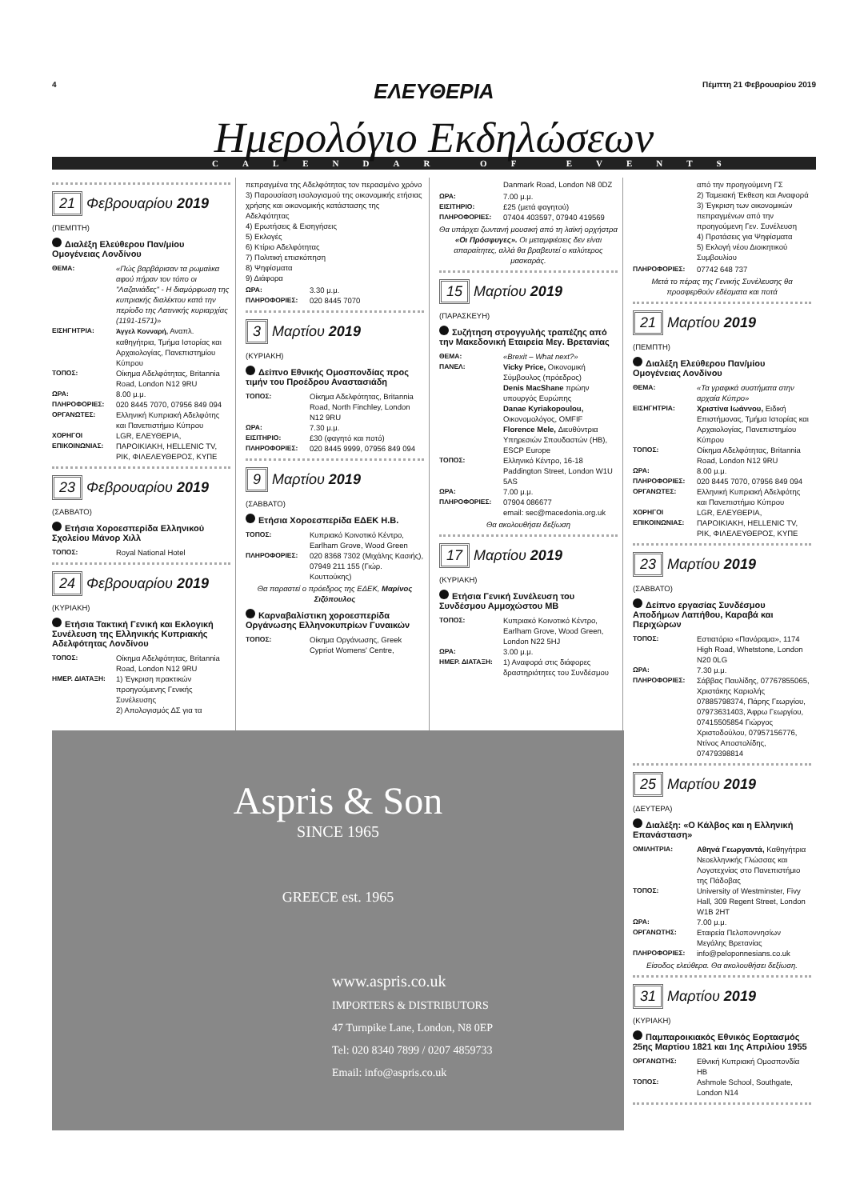4 Πέμπτη 21 Φεβρουαρίου 2019
ΕΛΕΥΘΕΡΙΑ
Ημερολόγιο Εκδηλώσεων
CALENDAR OF EVENTS
21 Φεβρουαρίου 2019
(ΠΕΜΠΤΗ)
Διαλέξη Ελεύθερου Παν/μίου Ομογένειας Λονδίνου
ΘΕΜΑ: «Πώς βαρβάρισαν τα ρωμαίικα αφού πήραν τον τόπο οι "Λαζανιάδες" - Η διαμόρφωση της κυπριακής διαλέκτου κατά την περίοδο της Λατινικής κυριαρχίας (1191-1571)»
ΕΙΣΗΓΗΤΡΙΑ: Άγγελ Κονναρή, Αναπλ. καθηγήτρια, Τμήμα Ιστορίας και Αρχαιολογίας, Πανεπιστημίου Κύπρου
ΤΟΠΟΣ: Οίκημα Αδελφότητας, Britannia Road, London N12 9RU
ΩΡΑ: 8.00 μ.μ.
ΠΛΗΡΟΦΟΡΙΕΣ: 020 8445 7070, 07956 849 094
ΟΡΓΑΝΩΤΕΣ: Ελληνική Κυπριακή Αδελφότης και Πανεπιστήμιο Κύπρου
ΧΟΡΗΓΟΙ ΕΠΙΚΟΙΝΩΝΙΑΣ: LGR, ΕΛΕΥΘΕΡΙΑ, ΠΑΡΟΙΚΙΑΚΗ, HELLENIC TV, ΡΙΚ, ΦΙΛΕΛΕΥΘΕΡΟΣ, ΚΥΠΕ
23 Φεβρουαρίου 2019
(ΣΑΒΒΑΤΟ)
Ετήσια Χοροεσπερίδα Ελληνικού Σχολείου Μάνορ Χιλλ
ΤΟΠΟΣ: Royal National Hotel
24 Φεβρουαρίου 2019
(ΚΥΡΙΑΚΗ)
Ετήσια Τακτική Γενική και Εκλογική Συνέλευση της Ελληνικής Κυπριακής Αδελφότητας Λονδίνου
ΤΟΠΟΣ: Οίκημα Αδελφότητας, Britannia Road, London N12 9RU
ΗΜΕΡ. ΔΙΑΤΑΞΗ: 1) Έγκριση πρακτικών προηγούμενης Γενικής Συνέλευσης
2) Απολογισμός ΔΣ για τα
πεπραγμένα της Αδελφότητας τον περασμένο χρόνο
3) Παρουσίαση ισολογισμού της οικονομικής ετήσιας χρήσης και οικονομικής κατάστασης της Αδελφότητας
4) Ερωτήσεις & Εισηγήσεις
5) Εκλογές
6) Κτίριο Αδελφότητας
7) Πολιτική επισκόπηση
8) Ψηφίσματα
9) Διάφορα
ΩΡΑ: 3.30 μ.μ.
ΠΛΗΡΟΦΟΡΙΕΣ: 020 8445 7070
3 Μαρτίου 2019
(ΚΥΡΙΑΚΗ)
Δείπνο Εθνικής Ομοσπονδίας προς τιμήν του Προέδρου Αναστασιάδη
ΤΟΠΟΣ: Οίκημα Αδελφότητας, Britannia Road, North Finchley, London N12 9RU
ΩΡΑ: 7.30 μ.μ.
ΕΙΣΙΤΗΡΙΟ: £30 (φαγητό και ποτό)
ΠΛΗΡΟΦΟΡΙΕΣ: 020 8445 9999, 07956 849 094
9 Μαρτίου 2019
(ΣΑΒΒΑΤΟ)
Ετήσια Χοροεσπερίδα ΕΔΕΚ Η.Β.
ΤΟΠΟΣ: Κυπριακό Κοινοτικό Κέντρο, Earlham Grove, Wood Green
ΠΛΗΡΟΦΟΡΙΕΣ: 020 8368 7302 (Μιχάλης Κασιής), 07949 211 155 (Γιώρ. Κουττούκης)
Θα παραστεί ο πρόεδρος της ΕΔΕΚ, Μαρίνος Σιζόπουλος
Καρναβαλίστικη χοροεσπερίδα Οργάνωσης Ελληνοκυπρίων Γυναικών
ΤΟΠΟΣ: Οίκημα Οργάνωσης, Greek Cypriot Womens' Centre,
Danmark Road, London N8 0DZ
ΩΡΑ: 7.00 μ.μ.
ΕΙΣΙΤΗΡΙΟ: £25 (μετά φαγητού)
ΠΛΗΡΟΦΟΡΙΕΣ: 07404 403597, 07940 419569
Θα υπάρχει ζωντανή μουσική από τη λαϊκή ορχήστρα «Οι Πρόσφυγες». Οι μεταμφιέσεις δεν είναι απαραίτητες, αλλά θα βραβευτεί ο καλύτερος μασκαράς.
15 Μαρτίου 2019
(ΠΑΡΑΣΚΕΥΗ)
Συζήτηση στρογγυλής τραπέζης από την Μακεδονική Εταιρεία Μεγ. Βρετανίας
ΘΕΜΑ: «Brexit – What next?»
ΠΑΝΕΛ: Vicky Price, Οικονομική Σύμβουλος (πρόεδρος)
Denis MacShane πρώην υπουργός Ευρώπης
Danae Kyriakopoulou, Οικονομολόγος, OMFIF
Florence Mele, Διευθύντρια Υπηρεσιών Σπουδαστών (HB), ESCP Europe
ΤΟΠΟΣ: Ελληνικό Κέντρο, 16-18 Paddington Street, London W1U 5AS
ΩΡΑ: 7.00 μ.μ.
ΠΛΗΡΟΦΟΡΙΕΣ: 07904 086677
email: sec@macedonia.org.uk
Θα ακολουθήσει δεξίωση
17 Μαρτίου 2019
(ΚΥΡΙΑΚΗ)
Ετήσια Γενική Συνέλευση του Συνδέσμου Αμμοχώστου ΜΒ
ΤΟΠΟΣ: Κυπριακό Κοινοτικό Κέντρο, Earlham Grove, Wood Green, London N22 5HJ
ΩΡΑ: 3.00 μ.μ.
ΗΜΕΡ. ΔΙΑΤΑΞΗ: 1) Αναφορά στις διάφορες δραστηριότητες του Συνδέσμου
από την προηγούμενη ΓΣ
2) Ταμειακή Έκθεση και Αναφορά
3) Έγκριση των οικονομικών πεπραγμένων από την προηγούμενη Γεν. Συνέλευση
4) Προτάσεις για Ψηφίσματα
5) Εκλογή νέου Διοικητικού Συμβουλίου
ΠΛΗΡΟΦΟΡΙΕΣ: 07742 648 737
Μετά το πέρας της Γενικής Συνέλευσης θα προσφερθούν εδέσματα και ποτά
21 Μαρτίου 2019
(ΠΕΜΠΤΗ)
Διαλέξη Ελεύθερου Παν/μίου Ομογένειας Λονδίνου
ΘΕΜΑ: «Τα γραφικά συστήματα στην αρχαία Κύπρο»
ΕΙΣΗΓΗΤΡΙΑ: Χριστίνα Ιωάννου, Ειδική Επιστήμονας, Τμήμα Ιστορίας και Αρχαιολογίας, Πανεπιστημίου Κύπρου
ΤΟΠΟΣ: Οίκημα Αδελφότητας, Britannia Road, London N12 9RU
ΩΡΑ: 8.00 μ.μ.
ΠΛΗΡΟΦΟΡΙΕΣ: 020 8445 7070, 07956 849 094
ΟΡΓΑΝΩΤΕΣ: Ελληνική Κυπριακή Αδελφότης και Πανεπιστήμιο Κύπρου
ΧΟΡΗΓΟΙ ΕΠΙΚΟΙΝΩΝΙΑΣ: LGR, ΕΛΕΥΘΕΡΙΑ, ΠΑΡΟΙΚΙΑΚΗ, HELLENIC TV, ΡΙΚ, ΦΙΛΕΛΕΥΘΕΡΟΣ, ΚΥΠΕ
23 Μαρτίου 2019
(ΣΑΒΒΑΤΟ)
Δείπνο εργασίας Συνδέσμου Αποδήμων Λαπήθου, Καραβά και Περιχώρων
ΤΟΠΟΣ: Εστιατόριο «Πανόραμα», 1174 High Road, Whetstone, London N20 0LG
ΩΡΑ: 7.30 μ.μ.
ΠΛΗΡΟΦΟΡΙΕΣ: Σάββας Παυλίδης, 07767855065, Χριστάκης Καριολής 07885798374, Πάρης Γεωργίου, 07973631403, Άφρω Γεωργίου, 07415505854 Γιώργος Χριστοδούλου, 07957156776, Ντίνος Αποστολίδης, 07479398814
25 Μαρτίου 2019
(ΔΕΥΤΕΡΑ)
Διαλέξη: «Ο Κάλβος και η Ελληνική Επανάσταση»
ΟΜΙΛΗΤΡΙΑ: Αθηνά Γεωργαντά, Καθηγήτρια Νεοελληνικής Γλώσσας και Λογοτεχνίας στο Πανεπιστήμιο της Πάδοβας
ΤΟΠΟΣ: University of Westminster, Fivy Hall, 309 Regent Street, London W1B 2HT
ΩΡΑ: 7.00 μ.μ.
ΟΡΓΑΝΩΤΗΣ: Εταιρεία Πελοποννησίων Μεγάλης Βρετανίας
ΠΛΗΡΟΦΟΡΙΕΣ: info@peloponnesians.co.uk
Είσοδος ελεύθερα. Θα ακολουθήσει δεξίωση.
31 Μαρτίου 2019
(ΚΥΡΙΑΚΗ)
Παμπαροικιακός Εθνικός Εορτασμός 25ης Μαρτίου 1821 και 1ης Απριλίου 1955
ΟΡΓΑΝΩΤΗΣ: Εθνική Κυπριακή Ομοσπονδία ΗΒ
ΤΟΠΟΣ: Ashmole School, Southgate, London N14
Aspris & Son
SINCE 1965
GREECE est. 1965
www.aspris.co.uk
IMPORTERS & DISTRIBUTORS
47 Turnpike Lane, London, N8 0EP
Tel: 020 8340 7899 / 0207 4859733
Email: info@aspris.co.uk